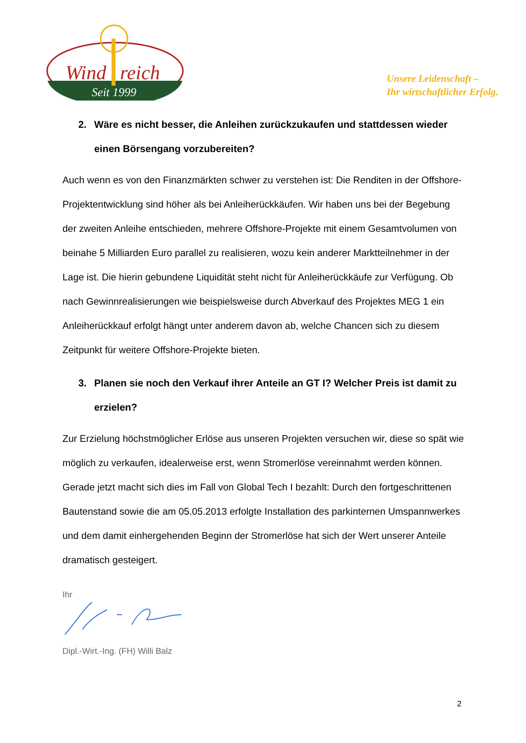Wind
reich
Seit 1999
Unsere Leidenschaft –
Ihr wirtschaftlicher Erfolg.
2. Wäre es nicht besser, die Anleihen zurückzukaufen und stattdessen wieder einen Börsengang vorzubereiten?
Auch wenn es von den Finanzmärkten schwer zu verstehen ist: Die Renditen in der Offshore-Projektentwicklung sind höher als bei Anleiherückkäufen. Wir haben uns bei der Begebung der zweiten Anleihe entschieden, mehrere Offshore-Projekte mit einem Gesamtvolumen von beinahe 5 Milliarden Euro parallel zu realisieren, wozu kein anderer Marktteilnehmer in der Lage ist. Die hierin gebundene Liquidität steht nicht für Anleiherückkäufe zur Verfügung. Ob nach Gewinnrealisierungen wie beispielsweise durch Abverkauf des Projektes MEG 1 ein Anleiherückkauf erfolgt hängt unter anderem davon ab, welche Chancen sich zu diesem Zeitpunkt für weitere Offshore-Projekte bieten.
3. Planen sie noch den Verkauf ihrer Anteile an GT I? Welcher Preis ist damit zu erzielen?
Zur Erzielung höchstmöglicher Erlöse aus unseren Projekten versuchen wir, diese so spät wie möglich zu verkaufen, idealerweise erst, wenn Stromerlöse vereinnahmt werden können. Gerade jetzt macht sich dies im Fall von Global Tech I bezahlt: Durch den fortgeschrittenen Bautenstand sowie die am 05.05.2013 erfolgte Installation des parkinternen Umspannwerkes und dem damit einhergehenden Beginn der Stromerlöse hat sich der Wert unserer Anteile dramatisch gesteigert.
Ihr
Dipl.-Wirt.-Ing. (FH) Willi Balz
2